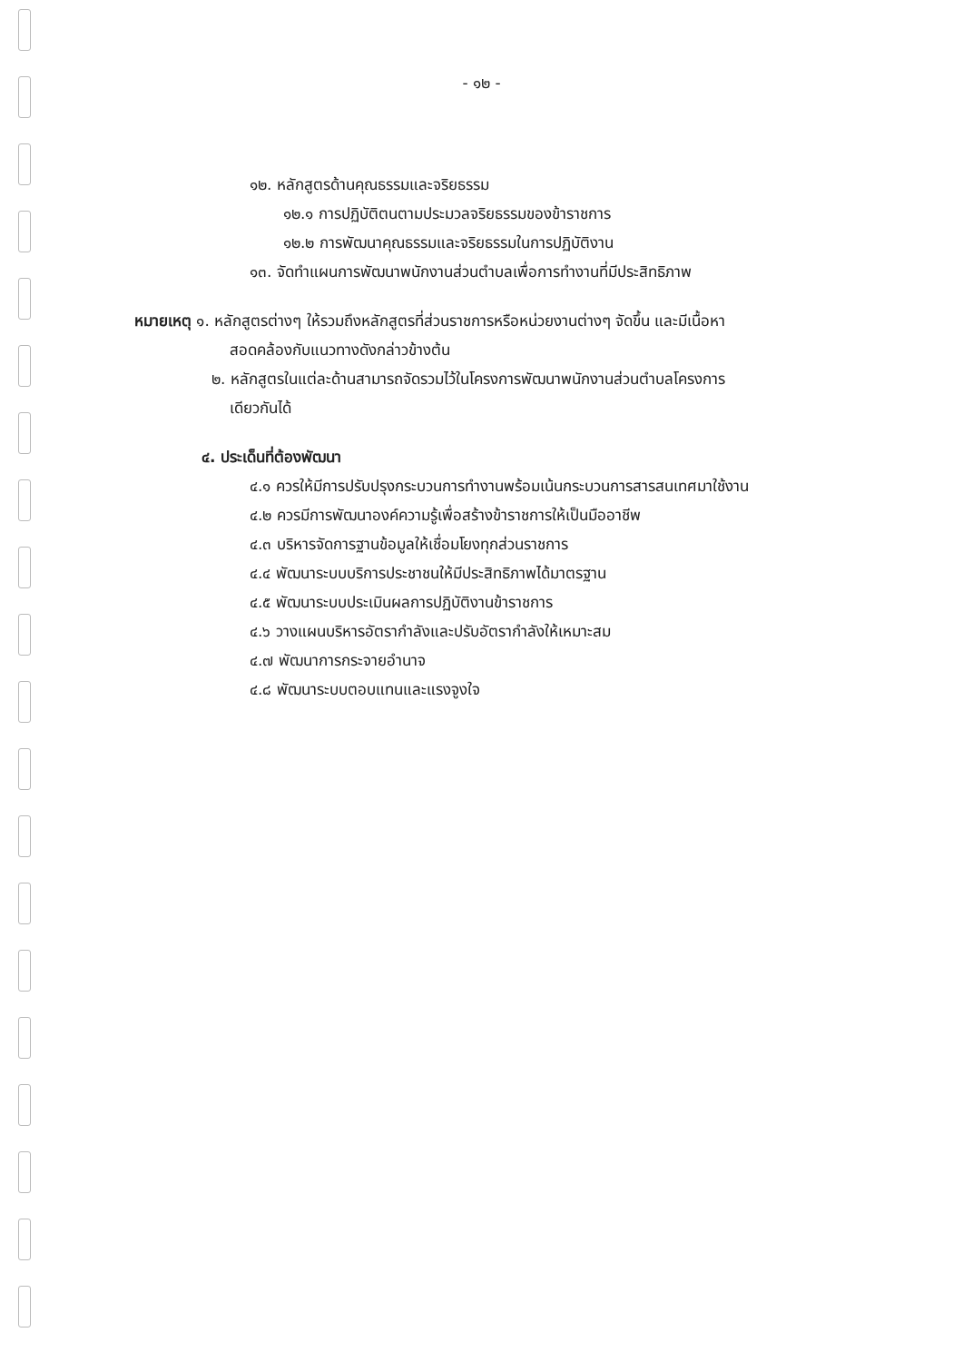- ๑๒ -
๑๒. หลักสูตรด้านคุณธรรมและจริยธรรม
๑๒.๑ การปฏิบัติตนตามประมวลจริยธรรมของข้าราชการ
๑๒.๒ การพัฒนาคุณธรรมและจริยธรรมในการปฏิบัติงาน
๑๓. จัดทำแผนการพัฒนาพนักงานส่วนตำบลเพื่อการทำงานที่มีประสิทธิภาพ
หมายเหตุ ๑. หลักสูตรต่างๆ ให้รวมถึงหลักสูตรที่ส่วนราชการหรือหน่วยงานต่างๆ จัดขึ้น และมีเนื้อหา
สอดคล้องกับแนวทางดังกล่าวข้างต้น
๒. หลักสูตรในแต่ละด้านสามารถจัดรวมไว้ในโครงการพัฒนาพนักงานส่วนตำบลโครงการ
เดียวกันได้
๔. ประเด็นที่ต้องพัฒนา
๔.๑ ควรให้มีการปรับปรุงกระบวนการทำงานพร้อมเน้นกระบวนการสารสนเทศมาใช้งาน
๔.๒ ควรมีการพัฒนาองค์ความรู้เพื่อสร้างข้าราชการให้เป็นมืออาชีพ
๔.๓ บริหารจัดการฐานข้อมูลให้เชื่อมโยงทุกส่วนราชการ
๔.๔ พัฒนาระบบบริการประชาชนให้มีประสิทธิภาพได้มาตรฐาน
๔.๕ พัฒนาระบบประเมินผลการปฏิบัติงานข้าราชการ
๔.๖ วางแผนบริหารอัตรากำลังและปรับอัตรากำลังให้เหมาะสม
๔.๗ พัฒนาการกระจายอำนาจ
๔.๘ พัฒนาระบบตอบแทนและแรงจูงใจ